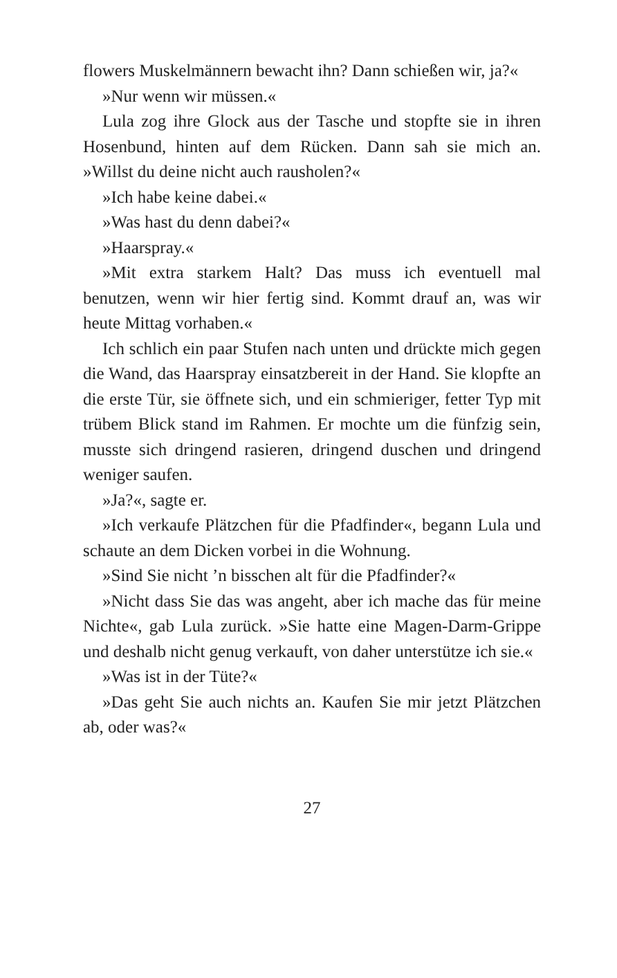flowers Muskelmännern bewacht ihn? Dann schießen wir, ja?«
»Nur wenn wir müssen.«
Lula zog ihre Glock aus der Tasche und stopfte sie in ihren Hosenbund, hinten auf dem Rücken. Dann sah sie mich an. »Willst du deine nicht auch rausholen?«
»Ich habe keine dabei.«
»Was hast du denn dabei?«
»Haarspray.«
»Mit extra starkem Halt? Das muss ich eventuell mal benutzen, wenn wir hier fertig sind. Kommt drauf an, was wir heute Mittag vorhaben.«
Ich schlich ein paar Stufen nach unten und drückte mich gegen die Wand, das Haarspray einsatzbereit in der Hand. Sie klopfte an die erste Tür, sie öffnete sich, und ein schmieriger, fetter Typ mit trübem Blick stand im Rahmen. Er mochte um die fünfzig sein, musste sich dringend rasieren, dringend duschen und dringend weniger saufen.
»Ja?«, sagte er.
»Ich verkaufe Plätzchen für die Pfadfinder«, begann Lula und schaute an dem Dicken vorbei in die Wohnung.
»Sind Sie nicht ’n bisschen alt für die Pfadfinder?«
»Nicht dass Sie das was angeht, aber ich mache das für meine Nichte«, gab Lula zurück. »Sie hatte eine Magen-Darm-Grippe und deshalb nicht genug verkauft, von daher unterstütze ich sie.«
»Was ist in der Tüte?«
»Das geht Sie auch nichts an. Kaufen Sie mir jetzt Plätzchen ab, oder was?«
27